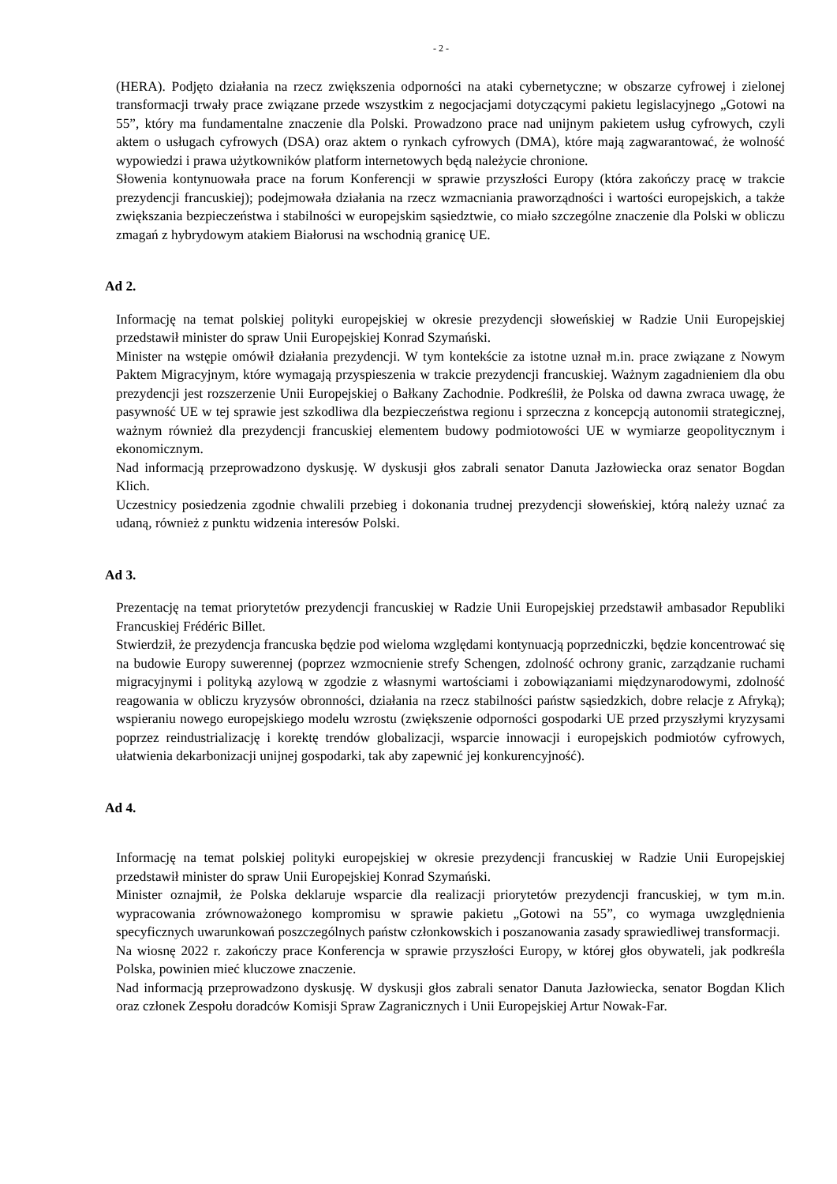- 2 -
(HERA). Podjęto działania na rzecz zwiększenia odporności na ataki cybernetyczne; w obszarze cyfrowej i zielonej transformacji trwały prace związane przede wszystkim z negocjacjami dotyczącymi pakietu legislacyjnego „Gotowi na 55”, który ma fundamentalne znaczenie dla Polski. Prowadzono prace nad unijnym pakietem usług cyfrowych, czyli aktem o usługach cyfrowych (DSA) oraz aktem o rynkach cyfrowych (DMA), które mają zagwarantować, że wolność wypowiedzi i prawa użytkowników platform internetowych będą należycie chronione.
Słowenia kontynuowała prace na forum Konferencji w sprawie przyszłości Europy (która zakończy pracę w trakcie prezydencji francuskiej); podejmowała działania na rzecz wzmacniania praworządności i wartości europejskich, a także zwiększania bezpieczeństwa i stabilności w europejskim sąsiedztwie, co miało szczególne znaczenie dla Polski w obliczu zmagań z hybrydowym atakiem Białorusi na wschodnią granicę UE.
Ad 2.
Informację na temat polskiej polityki europejskiej w okresie prezydencji słoweńskiej w Radzie Unii Europejskiej przedstawił minister do spraw Unii Europejskiej Konrad Szymański.
Minister na wstępie omówił działania prezydencji. W tym kontekście za istotne uznał m.in. prace związane z Nowym Paktem Migracyjnym, które wymagają przyspieszenia w trakcie prezydencji francuskiej. Ważnym zagadnieniem dla obu prezydencji jest rozszerzenie Unii Europejskiej o Bałkany Zachodnie. Podkreślił, że Polska od dawna zwraca uwagę, że pasywność UE w tej sprawie jest szkodliwa dla bezpieczeństwa regionu i sprzeczna z koncepcją autonomii strategicznej, ważnym również dla prezydencji francuskiej elementem budowy podmiotowości UE w wymiarze geopolitycznym i ekonomicznym.
Nad informacją przeprowadzono dyskusję. W dyskusji głos zabrali senator Danuta Jazłowiecka oraz senator Bogdan Klich.
Uczestnicy posiedzenia zgodnie chwalili przebieg i dokonania trudnej prezydencji słoweńskiej, którą należy uznać za udaną, również z punktu widzenia interesów Polski.
Ad 3.
Prezentację na temat priorytetów prezydencji francuskiej w Radzie Unii Europejskiej przedstawił ambasador Republiki Francuskiej Frédéric Billet.
Stwierdził, że prezydencja francuska będzie pod wieloma względami kontynuacją poprzedniczki, będzie koncentrować się na budowie Europy suwerennej (poprzez wzmocnienie strefy Schengen, zdolność ochrony granic, zarządzanie ruchami migracyjnymi i polityką azylową w zgodzie z własnymi wartościami i zobowiązaniami międzynarodowymi, zdolność reagowania w obliczu kryzysów obronności, działania na rzecz stabilności państw sąsiedzkich, dobre relacje z Afryką); wspieraniu nowego europejskiego modelu wzrostu (zwiększenie odporności gospodarki UE przed przyszłymi kryzysami poprzez reindustrializację i korektę trendów globalizacji, wsparcie innowacji i europejskich podmiotów cyfrowych, ułatwienia dekarbonizacji unijnej gospodarki, tak aby zapewnić jej konkurencyjność).
Ad 4.
Informację na temat polskiej polityki europejskiej w okresie prezydencji francuskiej w Radzie Unii Europejskiej przedstawił minister do spraw Unii Europejskiej Konrad Szymański.
Minister oznajmił, że Polska deklaruje wsparcie dla realizacji priorytetów prezydencji francuskiej, w tym m.in. wypracowania zrównoważonego kompromisu w sprawie pakietu „Gotowi na 55”, co wymaga uwzględnienia specyficznych uwarunkowań poszczególnych państw członkowskich i poszanowania zasady sprawiedliwej transformacji.
Na wiosnę 2022 r. zakończy prace Konferencja w sprawie przyszłości Europy, w której głos obywateli, jak podkreśla Polska, powinien mieć kluczowe znaczenie.
Nad informacją przeprowadzono dyskusję. W dyskusji głos zabrali senator Danuta Jazłowiecka, senator Bogdan Klich oraz członek Zespołu doradców Komisji Spraw Zagranicznych i Unii Europejskiej Artur Nowak-Far.